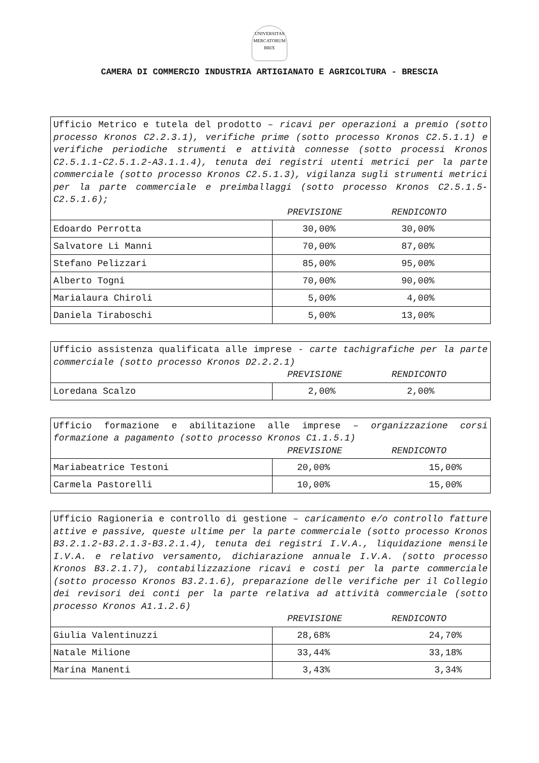UNIVERSITAS MERCATORUM BRIX
CAMERA DI COMMERCIO INDUSTRIA ARTIGIANATO E AGRICOLTURA - BRESCIA
| Ufficio Metrico e tutela del prodotto – ricavi per operazioni a premio (sotto processo Kronos C2.2.3.1), verifiche prime (sotto processo Kronos C2.5.1.1) e verifiche periodiche strumenti e attività connesse (sotto processi Kronos C2.5.1.1-C2.5.1.2-A3.1.1.4), tenuta dei registri utenti metrici per la parte commerciale (sotto processo Kronos C2.5.1.3), vigilanza sugli strumenti metrici per la parte commerciale e preimballaggi (sotto processo Kronos C2.5.1.5-C2.5.1.6); PREVISIONE RENDICONTO | |
| Edoardo Perrotta | 30,00% 30,00% |
| Salvatore Li Manni | 70,00% 87,00% |
| Stefano Pelizzari | 85,00% 95,00% |
| Alberto Togni | 70,00% 90,00% |
| Marialaura Chiroli | 5,00% 4,00% |
| Daniela Tiraboschi | 5,00% 13,00% |
| Ufficio assistenza qualificata alle imprese - carte tachigrafiche per la parte commerciale (sotto processo Kronos D2.2.2.1) PREVISIONE RENDICONTO | |
| Loredana Scalzo | 2,00% 2,00% |
| Ufficio formazione e abilitazione alle imprese – organizzazione corsi formazione a pagamento (sotto processo Kronos C1.1.5.1) PREVISIONE RENDICONTO | |
| Mariabeatrice Testoni | 20,00% 15,00% |
| Carmela Pastorelli | 10,00% 15,00% |
| Ufficio Ragioneria e controllo di gestione – caricamento e/o controllo fatture attive e passive, queste ultime per la parte commerciale (sotto processo Kronos B3.2.1.2-B3.2.1.3-B3.2.1.4), tenuta dei registri I.V.A., liquidazione mensile I.V.A. e relativo versamento, dichiarazione annuale I.V.A. (sotto processo Kronos B3.2.1.7), contabilizzazione ricavi e costi per la parte commerciale (sotto processo Kronos B3.2.1.6), preparazione delle verifiche per il Collegio dei revisori dei conti per la parte relativa ad attività commerciale (sotto processo Kronos A1.1.2.6) PREVISIONE RENDICONTO | |
| Giulia Valentinuzzi | 28,68% 24,70% |
| Natale Milione | 33,44% 33,18% |
| Marina Manenti | 3,43% 3,34% |